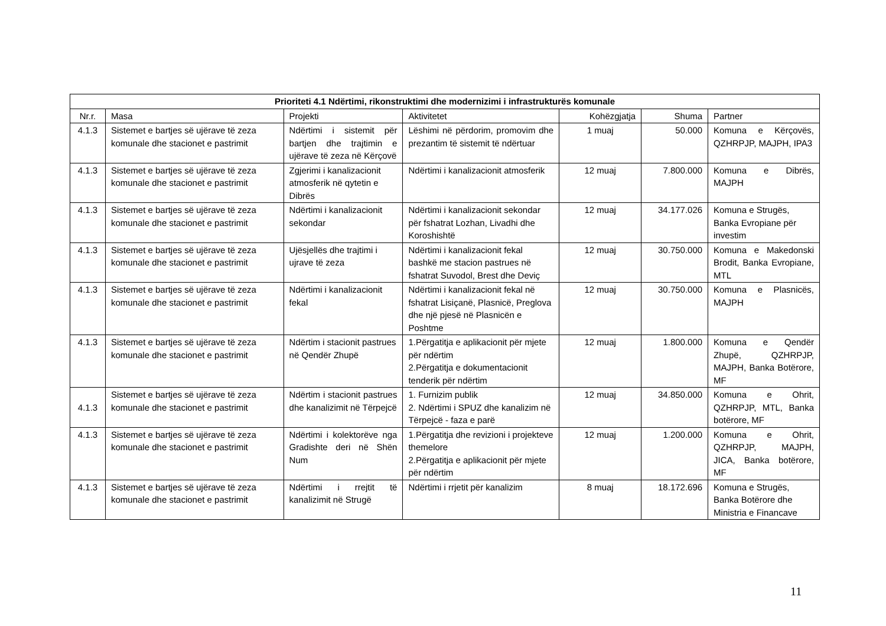| Prioriteti 4.1 Ndërtimi, rikonstruktimi dhe modernizimi i infrastrukturës komunale | | | | | | |
| --- | --- | --- | --- | --- | --- | --- |
| Nr.r. | Masa | Projekti | Aktivitetet | Kohëzgjatja | Shuma | Partner |
| 4.1.3 | Sistemet e bartjes së ujërave të zeza komunale dhe stacionet e pastrimit | Ndërtimi i sistemit për bartjen dhe trajtimin e ujërave të zeza në Kërçovë | Lëshimi në përdorim, promovim dhe prezantim të sistemit të ndërtuar | 1 muaj | 50.000 | Komuna e Kërçovës, QZHRPJP, MAJPH, IPA3 |
| 4.1.3 | Sistemet e bartjes së ujërave të zeza komunale dhe stacionet e pastrimit | Zgjerimi i kanalizacionit atmosferik në qytetin e Dibrës | Ndërtimi i kanalizacionit atmosferik | 12 muaj | 7.800.000 | Komuna e Dibrës, MAJPH |
| 4.1.3 | Sistemet e bartjes së ujërave të zeza komunale dhe stacionet e pastrimit | Ndërtimi i kanalizacionit sekondar | Ndërtimi i kanalizacionit sekondar për fshatrat Lozhan, Livadhi dhe Koroshishtë | 12 muaj | 34.177.026 | Komuna e Strugës, Banka Evropiane për investim |
| 4.1.3 | Sistemet e bartjes së ujërave të zeza komunale dhe stacionet e pastrimit | Ujësjellës dhe trajtimi i ujrave të zeza | Ndërtimi i kanalizacionit fekal bashkë me stacion pastrues në fshatrat Suvodol, Brest dhe Deviç | 12 muaj | 30.750.000 | Komuna e Makedonski Brodit, Banka Evropiane, MTL |
| 4.1.3 | Sistemet e bartjes së ujërave të zeza komunale dhe stacionet e pastrimit | Ndërtimi i kanalizacionit fekal | Ndërtimi i kanalizacionit fekal në fshatrat Lisiçanë, Plasnicë, Preglova dhe një pjesë në Plasnicën e Poshtme | 12 muaj | 30.750.000 | Komuna e Plasnicës, MAJPH |
| 4.1.3 | Sistemet e bartjes së ujërave të zeza komunale dhe stacionet e pastrimit | Ndërtim i stacionit pastrues në Qendër Zhupë | 1.Përgatitja e aplikacionit për mjete për ndërtim 2.Përgatitja e dokumentacionit tenderik për ndërtim | 12 muaj | 1.800.000 | Komuna e Qendër Zhupë, QZHRPJP, MAJPH, Banka Botërore, MF |
| 4.1.3 | Sistemet e bartjes së ujërave të zeza komunale dhe stacionet e pastrimit | Ndërtim i stacionit pastrues dhe kanalizimit në Tërpejcë | 1. Furnizim publik 2. Ndërtimi i SPUZ dhe kanalizim në Tërpejcë - faza e parë | 12 muaj | 34.850.000 | Komuna e Ohrit, QZHRPJP, MTL, Banka botërore, MF |
| 4.1.3 | Sistemet e bartjes së ujërave të zeza komunale dhe stacionet e pastrimit | Ndërtimi i kolektorëve nga Gradishte deri në Shën Num | 1.Përgatitja dhe revizioni i projekteve themelore 2.Përgatitja e aplikacionit për mjete për ndërtim | 12 muaj | 1.200.000 | Komuna e Ohrit, QZHRPJP, MAJPH, JICA, Banka botërore, MF |
| 4.1.3 | Sistemet e bartjes së ujërave të zeza komunale dhe stacionet e pastrimit | Ndërtimi i rrejtit të kanalizimit në Strugë | Ndërtimi i rrjetit për kanalizim | 8 muaj | 18.172.696 | Komuna e Strugës, Banka Botërore dhe Ministria e Financave |
11